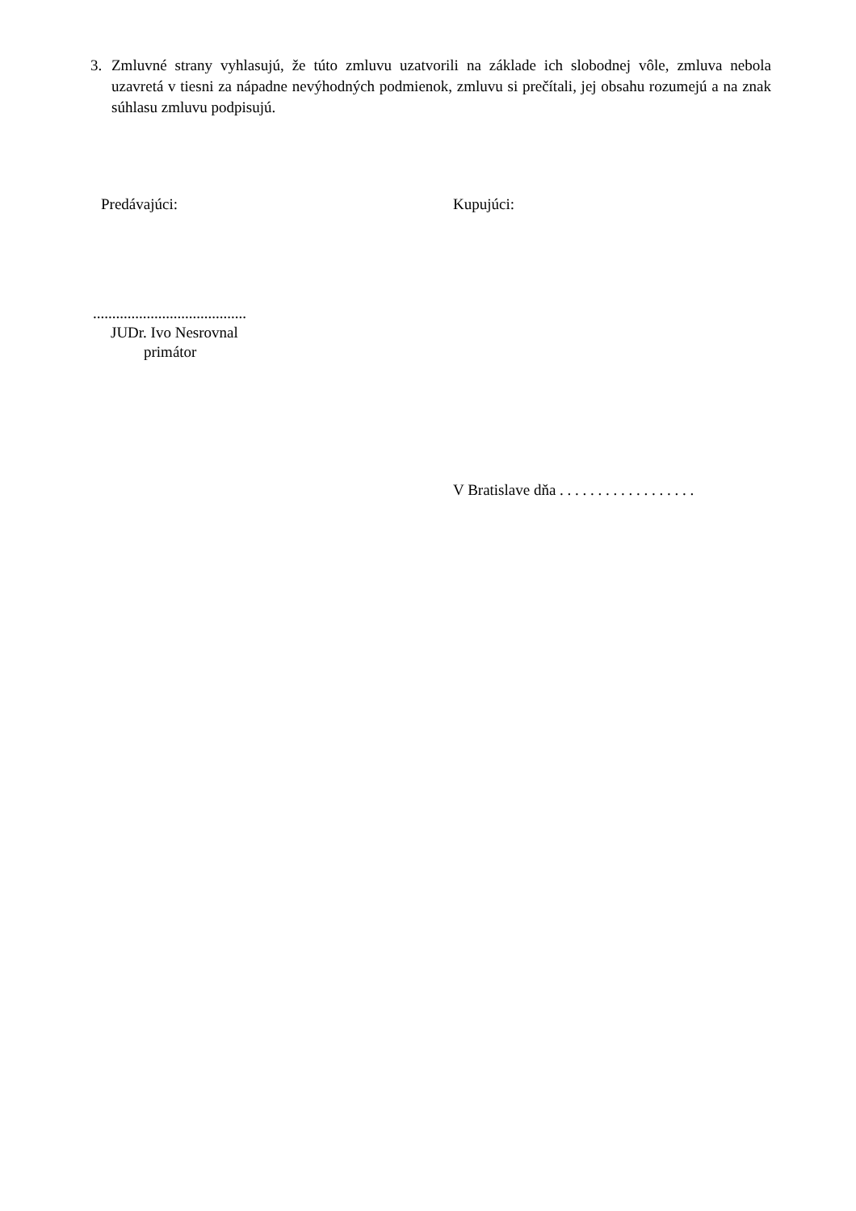3. Zmluvné strany vyhlasujú, že túto zmluvu uzatvorili na základe ich slobodnej vôle, zmluva nebola uzavretá v tiesni za nápadne nevýhodných podmienok, zmluvu si prečítali, jej obsahu rozumejú a na znak súhlasu zmluvu podpisujú.
Predávajúci: Kupujúci:
........................................
JUDr. Ivo Nesrovnal
primátor
V Bratislave dňa . . . . . . . . . . . . . . . . . .